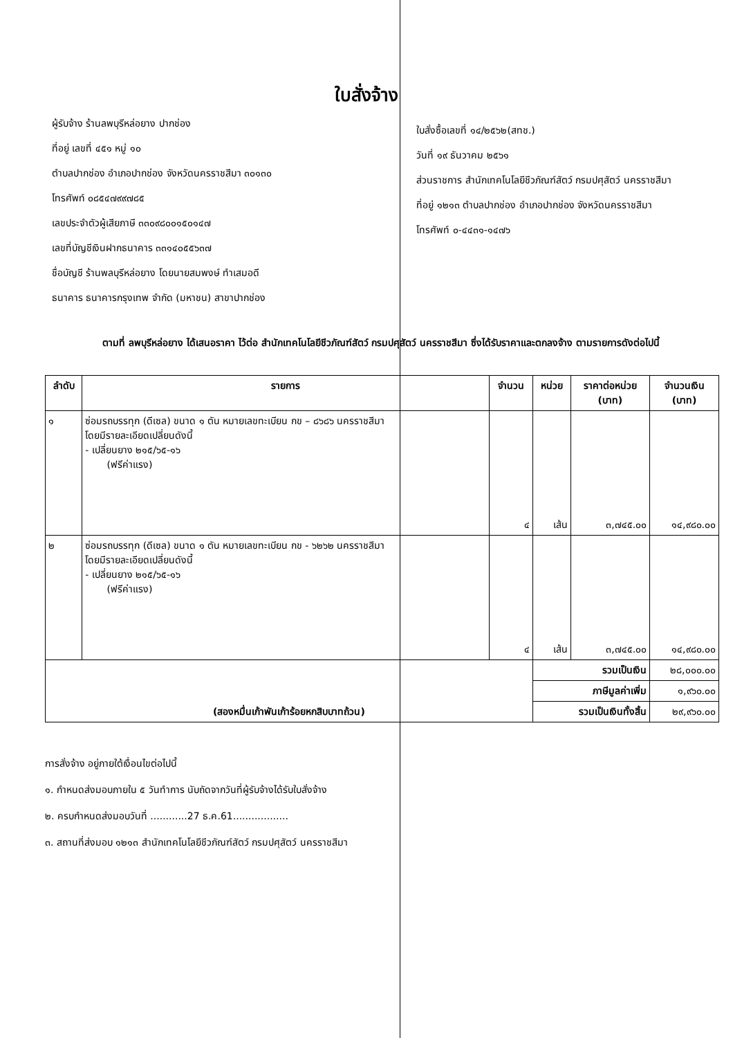ใบสั่งจ้าง
ผู้รับจ้าง ร้านลพบุรีหล่อยาง ปากช่อง
ที่อยู่ เลขที่ ๔๕๑ หมู่ ๑๐
ตำบลปากช่อง อำเภอปากช่อง จังหวัดนครราชสีมา ๓๐๑๓๐
โทรศัพท์ ๐๘๕๔๗๙๙๗๘๕
เลขประจำตัวผู้เสียภาษี ๓๓๐๙๘๐๐๑๕๐๑๔๗
เลขที่บัญชีเงินฝากธนาคาร ๓๓๑๔๐๕๕๖๓๗
ชื่อบัญชี ร้านพลบุรีหล่อยาง โดยนายสมพงษ์ ทำเสมอดี
ธนาคาร ธนาคารกรุงเทพ จำกัด (มหาชน) สาขาปากช่อง
ใบสั่งซื้อเลขที่ ๑๔/๒๕๖๒(สทช.)
วันที่ ๑๙ ธันวาคม ๒๕๖๑
ส่วนราชการ สำนักเทคโนโลยีชีวภัณฑ์สัตว์ กรมปศุสัตว์ นครราชสีมา
ที่อยู่ ๑๒๑๓ ตำบลปากช่อง อำเภอปากช่อง จังหวัดนครราชสีมา
โทรศัพท์ ๐-๔๔๓๑-๑๔๗๖
ตามที่ ลพบุรีหล่อยาง ได้เสนอราคา ไว้ต่อ สำนักเทคโนโลยีชีวภัณฑ์สัตว์ กรมปศุสัตว์ นครราชสีมา ซึ่งได้รับราคาและตกลงจ้าง ตามรายการดังต่อไปนี้
| ลำดับ | รายการ | จำนวน | หน่วย | ราคาต่อหน่วย (บาท) | จำนวนเงิน (บาท) |
| --- | --- | --- | --- | --- | --- |
| ๑ | ซ่อมรถบรรทุก (ดีเซล) ขนาด ๑ ตัน หมายเลขทะเบียน กข – ๘๖๘๖ นครราชสีมา โดยมีรายละเอียดเปลี่ยนดังนี้ - เปลี่ยนยาง ๒๑๕/๖๕-๑๖ (ฟรีค่าแรง) | ๔ | เส้น | ๓,๗๔๕.๐๐ | ๑๔,๙๘๐.๐๐ |
| ๒ | ซ่อมรถบรรทุก (ดีเซล) ขนาด ๑ ตัน หมายเลขทะเบียน กข - ๖๒๖๒ นครราชสีมา โดยมีรายละเอียดเปลี่ยนดังนี้ - เปลี่ยนยาง ๒๑๕/๖๕-๑๖ (ฟรีค่าแรง) | ๔ | เส้น | ๓,๗๔๕.๐๐ | ๑๔,๙๘๐.๐๐ |
| (สองหมื่นเก้าพันเก้าร้อยหกสิบบาทถ้วน) | | | รวมเป็นเงิน | | ๒๘,๐๐๐.๐๐ |
| | | | ภาษีมูลค่าเพิ่ม | | ๑,๙๖๐.๐๐ |
| | | | รวมเป็นเงินทั้งสิ้น | | ๒๙,๙๖๐.๐๐ |
การสั่งจ้าง อยู่ภายใต้เงื่อนไขต่อไปนี้
๑. กำหนดส่งมอบภายใน ๕ วันทำการ นับถัดจากวันที่ผู้รับจ้างได้รับใบสั่งจ้าง
๒. ครบกำหนดส่งมอบวันที่ ............27 ธ.ค.61..................
๓. สถานที่ส่งมอบ ๑๒๑๓ สำนักเทคโนโลยีชีวภัณฑ์สัตว์ กรมปศุสัตว์ นครราชสีมา